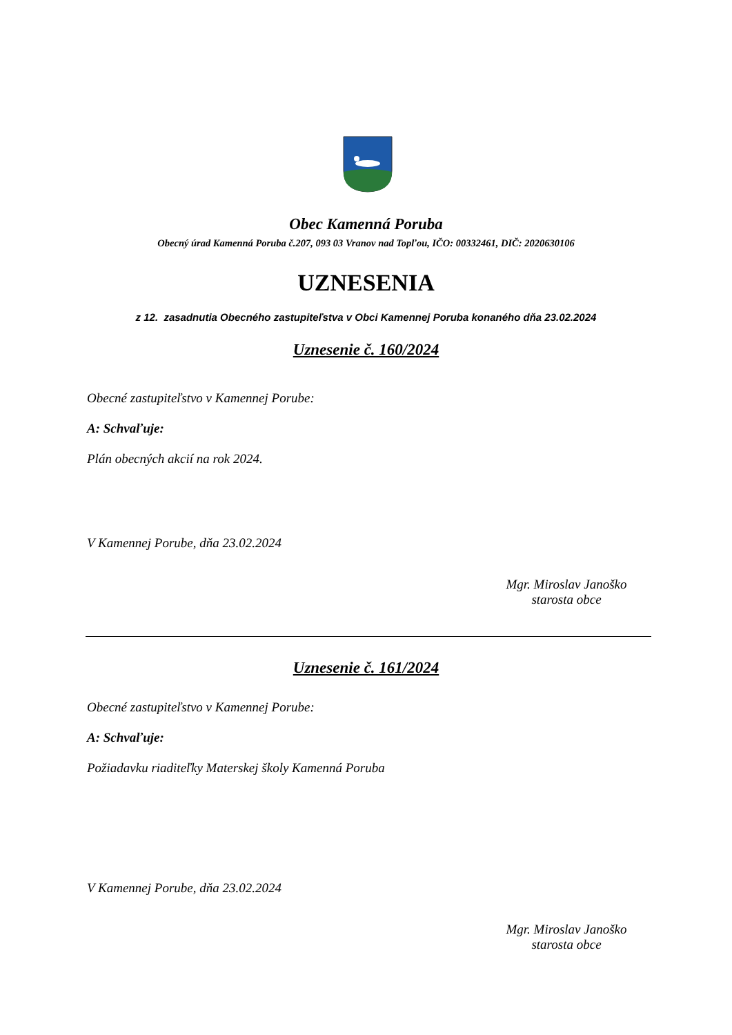Obec Kamenná Poruba
Obecný úrad Kamenná Poruba č.207, 093 03 Vranov nad Topľou, IČO: 00332461, DIČ: 2020630106
UZNESENIA
z 12. zasadnutia Obecného zastupiteľstva v Obci Kamennej Poruba konaného dňa 23.02.2024
Uznesenie č. 160/2024
Obecné zastupiteľstvo v Kamennej Porube:
A: Schvaľuje:
Plán obecných akcií na rok 2024.
V Kamennej Porube, dňa 23.02.2024
Mgr. Miroslav Janoško
starosta obce
Uznesenie č. 161/2024
Obecné zastupiteľstvo v Kamennej Porube:
A: Schvaľuje:
Požiadavku riaditeľky Materskej školy Kamenná Poruba
V Kamennej Porube, dňa 23.02.2024
Mgr. Miroslav Janoško
starosta obce